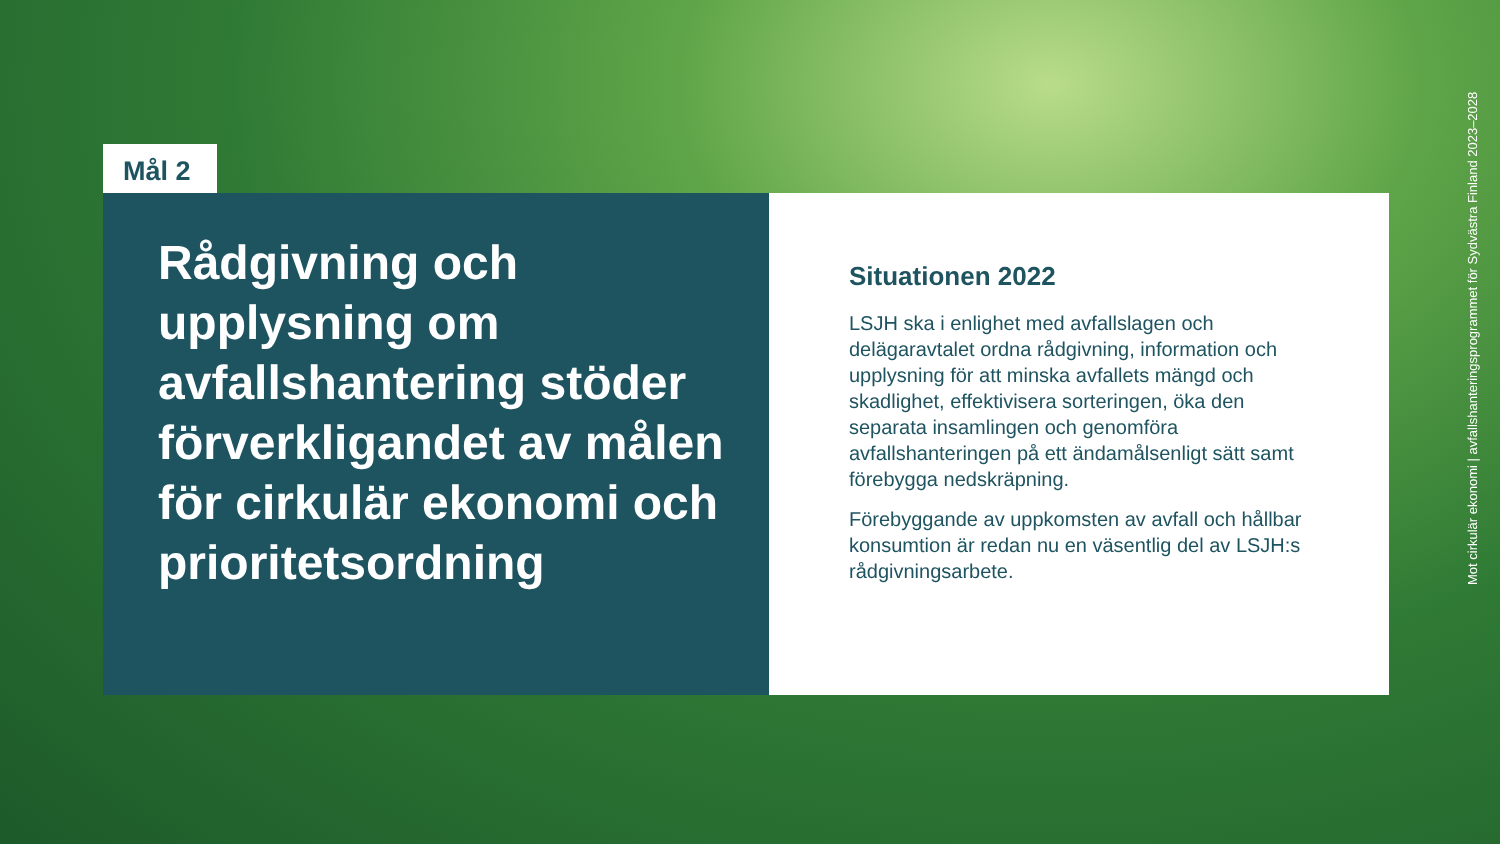Mål 2
Rådgivning och upplysning om avfallshantering stöder förverkligandet av målen för cirkulär ekonomi och prioritetsordning
Situationen 2022
LSJH ska i enlighet med avfallslagen och delägaravtalet ordna rådgivning, information och upplysning för att minska avfallets mängd och skadlighet, effektivisera sorteringen, öka den separata insamlingen och genomföra avfallshanteringen på ett ändamålsenligt sätt samt förebygga nedskräpning.
Förebyggande av uppkomsten av avfall och hållbar konsumtion är redan nu en väsentlig del av LSJH:s rådgivningsarbete.
Mot cirkulär ekonomi | avfallshanteringsprogrammet för Sydvästra Finland 2023–2028